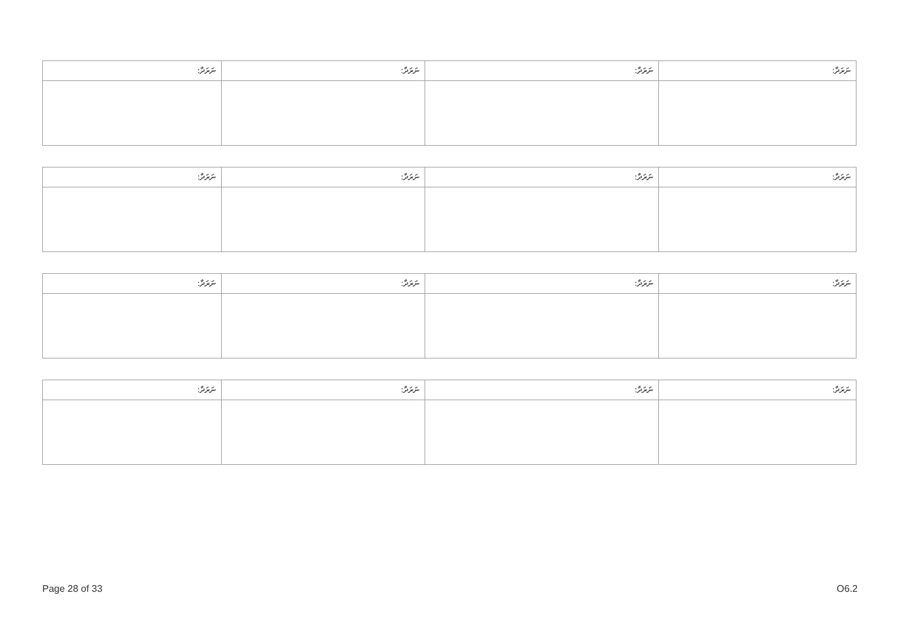| ނަރަދާ: | ނަރަދާ: | ނަރަދާ: | ނަރަދާ: |
| --- | --- | --- | --- |
| ނަރަދާ: | ނަރަދާ: | ނަރަދާ: | ނަރަދާ: |
| --- | --- | --- | --- |
| ނަރަދާ: | ނަރަދާ: | ނަރަދާ: | ނަރަދާ: |
| --- | --- | --- | --- |
| ނަރަދާ: | ނަރަދާ: | ނަރަދާ: | ނަރަދާ: |
| --- | --- | --- | --- |
Page 28 of 33 O6.2